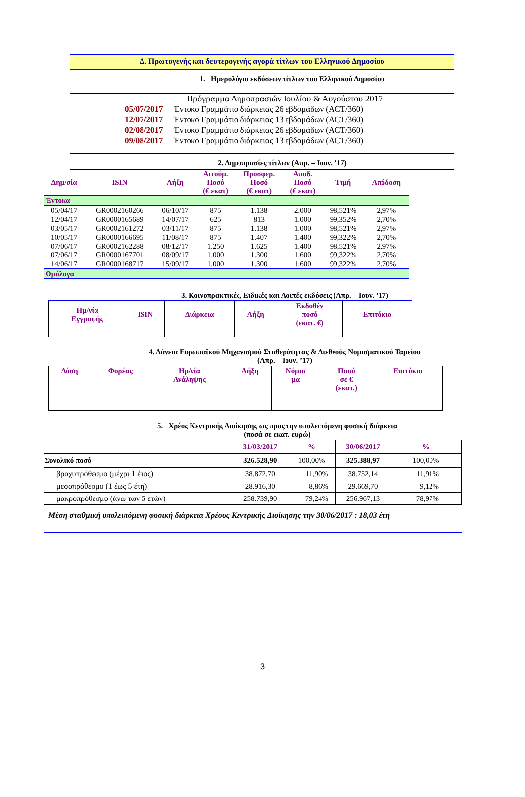Δ. Πρωτογενής και δευτερογενής αγορά τίτλων του Ελληνικού Δημοσίου
1. Ημερολόγιο εκδόσεων τίτλων του Ελληνικού Δημοσίου
Πρόγραμμα Δημοπρασιών Ιουλίου & Αυγούστου 2017
05/07/2017 Έντοκο Γραμμάτιο διάρκειας 26 εβδομάδων (ACT/360)
12/07/2017 Έντοκο Γραμμάτιο διάρκειας 13 εβδομάδων (ACT/360)
02/08/2017 Έντοκο Γραμμάτιο διάρκειας 26 εβδομάδων (ACT/360)
09/08/2017 Έντοκο Γραμμάτιο διάρκειας 13 εβδομάδων (ACT/360)
2. Δημοπρασίες τίτλων (Απρ. – Ιουν. ’17)
| Δημ/σία | ISIN | Λήξη | Αιτούμ. Ποσό (€ εκατ) | Προσφερ. Ποσό (€ εκατ) | Αποδ. Ποσό (€ εκατ) | Τιμή | Απόδοση |
| Έντοκα | | | | | | | |
| 05/04/17 | GR0002160266 | 06/10/17 | 875 | 1.138 | 2.000 | 98,521% | 2,97% |
| 12/04/17 | GR0000165689 | 14/07/17 | 625 | 813 | 1.000 | 99,352% | 2,70% |
| 03/05/17 | GR0002161272 | 03/11/17 | 875 | 1.138 | 1.000 | 98,521% | 2,97% |
| 10/05/17 | GR0000166695 | 11/08/17 | 875 | 1.407 | 1.400 | 99,322% | 2,70% |
| 07/06/17 | GR0002162288 | 08/12/17 | 1.250 | 1.625 | 1.400 | 98,521% | 2,97% |
| 07/06/17 | GR0000167701 | 08/09/17 | 1.000 | 1.300 | 1.600 | 99,322% | 2,70% |
| 14/06/17 | GR0000168717 | 15/09/17 | 1.000 | 1.300 | 1.600 | 99,322% | 2,70% |
| Ομόλογα | | | | | | | |
3. Κοινοπρακτικές, Ειδικές και Λοιπές εκδόσεις (Απρ. – Ιουν. ’17)
| Ημ/νία Εγγραφής | ISIN | Διάρκεια | Λήξη | Εκδοθέν ποσό (εκατ. €) | Επιτόκιο |
4. Δάνεια Ευρωπαϊκού Μηχανισμού Σταθερότητας & Διεθνούς Νομισματικού Ταμείου
(Απρ. – Ιουν. ’17)
| Δόση | Φορέας | Ημ/νία Ανάληψης | Λήξη | Νόμισ μα | Ποσό σε € (εκατ.) | Επιτόκιο |
5. Χρέος Κεντρικής Διοίκησης ως προς την υπολειπόμενη φυσική διάρκεια
(ποσά σε εκατ. ευρώ)
| | 31/03/2017 | % | 30/06/2017 | % |
| Συνολικό ποσό | 326.528,90 | 100,00% | 325.388,97 | 100,00% |
| βραχυπρόθεσμο (μέχρι 1 έτος) | 38.872,70 | 11,90% | 38.752,14 | 11,91% |
| μεσοπρόθεσμο (1 έως 5 έτη) | 28.916,30 | 8,86% | 29.669,70 | 9,12% |
| μακροπρόθεσμο (άνω των 5 ετών) | 258.739,90 | 79,24% | 256.967,13 | 78,97% |
Μέση σταθμική υπολειπόμενη φυσική διάρκεια Χρέους Κεντρικής Διοίκησης την 30/06/2017 : 18,03 έτη
3